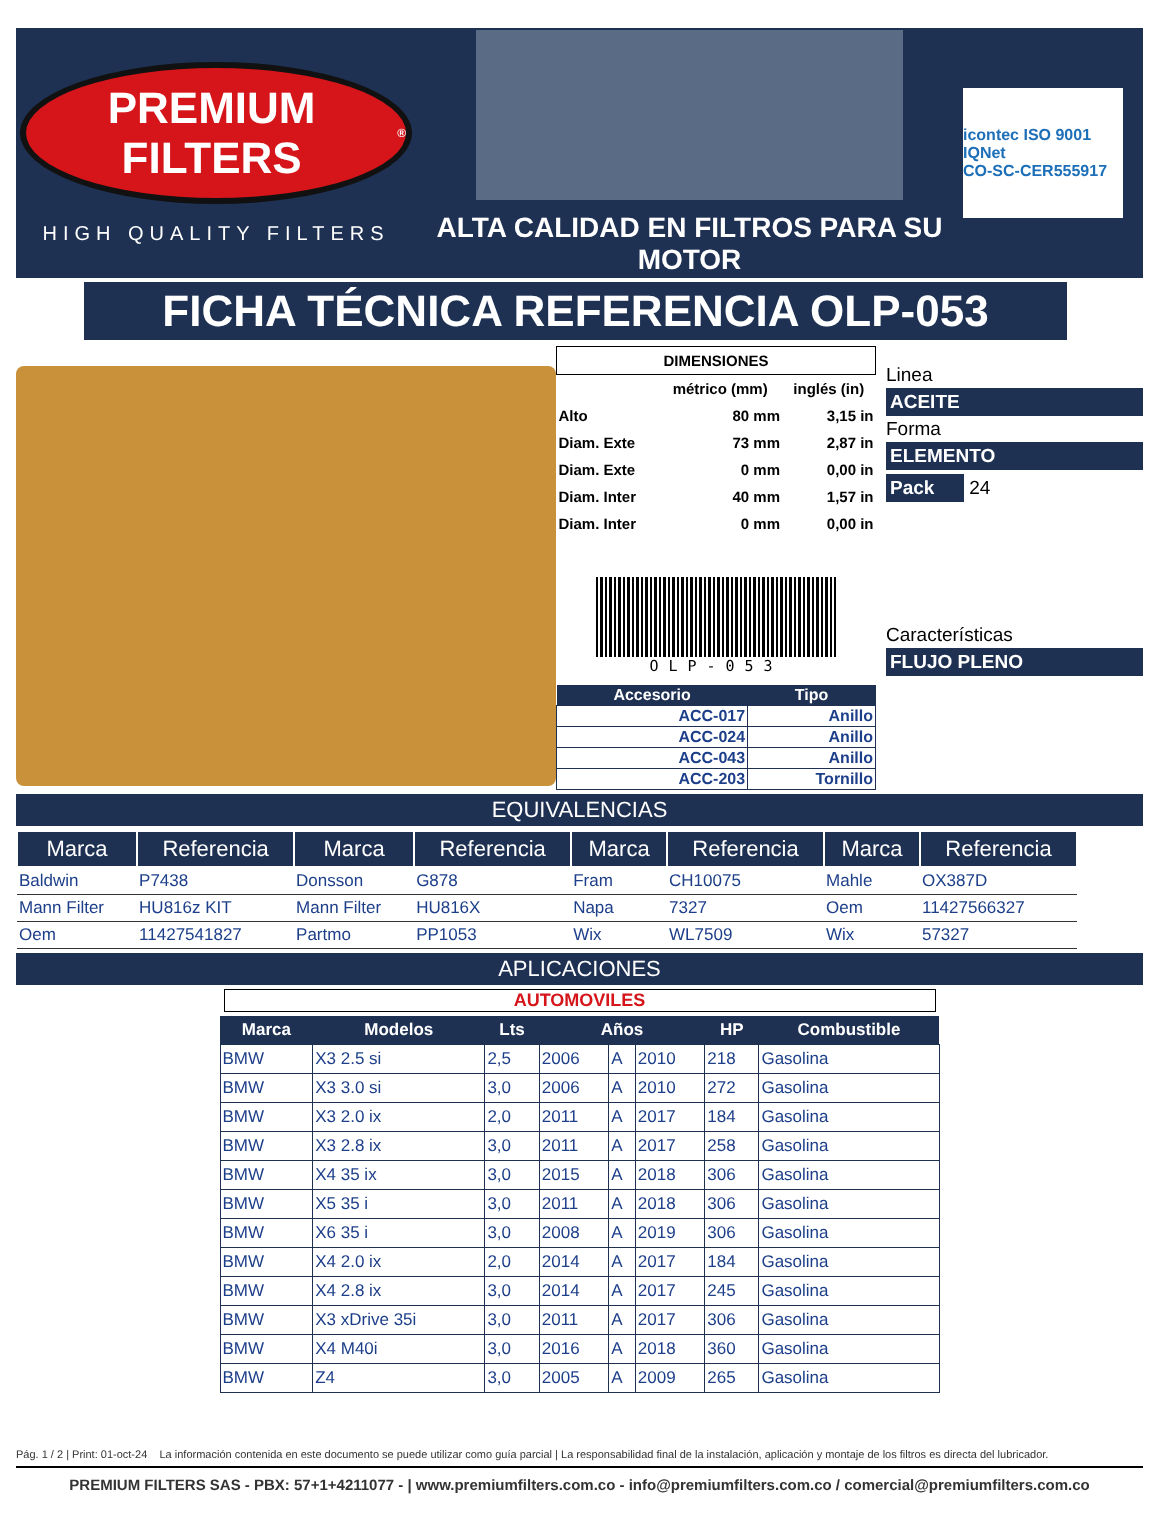PREMIUM FILTERS<sup>®</sup>
HIGH QUALITY FILTERS
ALTA CALIDAD EN FILTROS PARA SU MOTOR
icontec ISO 9001 IQNet
CO-SC-CER555917
FICHA TÉCNICA REFERENCIA OLP-053
| DIMENSIONES | | |
| --- | --- | --- |
| | métrico (mm) | inglés (in) |
| Alto | 80 mm | 3,15 in |
| Diam. Exte | 73 mm | 2,87 in |
| Diam. Exte | 0 mm | 0,00 in |
| Diam. Inter | 40 mm | 1,57 in |
| Diam. Inter | 0 mm | 0,00 in |
OLP-053
| Accesorio | Tipo |
| --- | --- |
| ACC-017 | Anillo |
| ACC-024 | Anillo |
| ACC-043 | Anillo |
| ACC-203 | Tornillo |
Linea
ACEITE
Forma
ELEMENTO
Pack 24
Características
FLUJO PLENO
EQUIVALENCIAS
| Marca | Referencia | Marca | Referencia | Marca | Referencia | Marca | Referencia |
| --- | --- | --- | --- | --- | --- | --- | --- |
| Baldwin | P7438 | Donsson | G878 | Fram | CH10075 | Mahle | OX387D |
| Mann Filter | HU816z KIT | Mann Filter | HU816X | Napa | 7327 | Oem | 11427566327 |
| Oem | 11427541827 | Partmo | PP1053 | Wix | WL7509 | Wix | 57327 |
APLICACIONES
AUTOMOVILES
| Marca | Modelos | Lts | Años | | | HP | Combustible |
| --- | --- | --- | --- | --- | --- | --- | --- |
| BMW | X3 2.5 si | 2,5 | 2006 | A | 2010 | 218 | Gasolina |
| BMW | X3 3.0 si | 3,0 | 2006 | A | 2010 | 272 | Gasolina |
| BMW | X3 2.0 ix | 2,0 | 2011 | A | 2017 | 184 | Gasolina |
| BMW | X3 2.8 ix | 3,0 | 2011 | A | 2017 | 258 | Gasolina |
| BMW | X4 35 ix | 3,0 | 2015 | A | 2018 | 306 | Gasolina |
| BMW | X5 35 i | 3,0 | 2011 | A | 2018 | 306 | Gasolina |
| BMW | X6 35 i | 3,0 | 2008 | A | 2019 | 306 | Gasolina |
| BMW | X4 2.0 ix | 2,0 | 2014 | A | 2017 | 184 | Gasolina |
| BMW | X4 2.8 ix | 3,0 | 2014 | A | 2017 | 245 | Gasolina |
| BMW | X3 xDrive 35i | 3,0 | 2011 | A | 2017 | 306 | Gasolina |
| BMW | X4 M40i | 3,0 | 2016 | A | 2018 | 360 | Gasolina |
| BMW | Z4 | 3,0 | 2005 | A | 2009 | 265 | Gasolina |
Pág. 1 / 2 | Print: 01-oct-24 La información contenida en este documento se puede utilizar como guía parcial | La responsabilidad final de la instalación, aplicación y montaje de los filtros es directa del lubricador.
PREMIUM FILTERS SAS - PBX: 57+1+4211077 - | www.premiumfilters.com.co - info@premiumfilters.com.co / comercial@premiumfilters.com.co